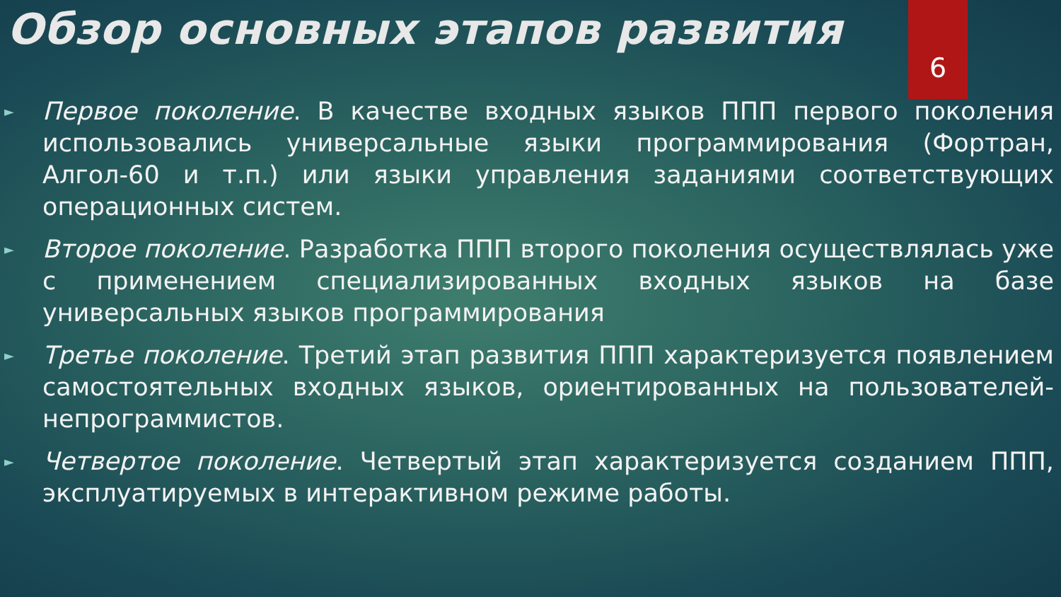Обзор основных этапов развития
6
► Первое поколение. В качестве входных языков ППП первого поколения использовались универсальные языки программирования (Фортран, Алгол-60 и т.п.) или языки управления заданиями соответствующих операционных систем.
► Второе поколение. Разработка ППП второго поколения осуществлялась уже с применением специализированных входных языков на базе универсальных языков программирования
► Третье поколение. Третий этап развития ППП характеризуется появлением самостоятельных входных языков, ориентированных на пользователей-непрограммистов.
► Четвертое поколение. Четвертый этап характеризуется созданием ППП, эксплуатируемых в интерактивном режиме работы.